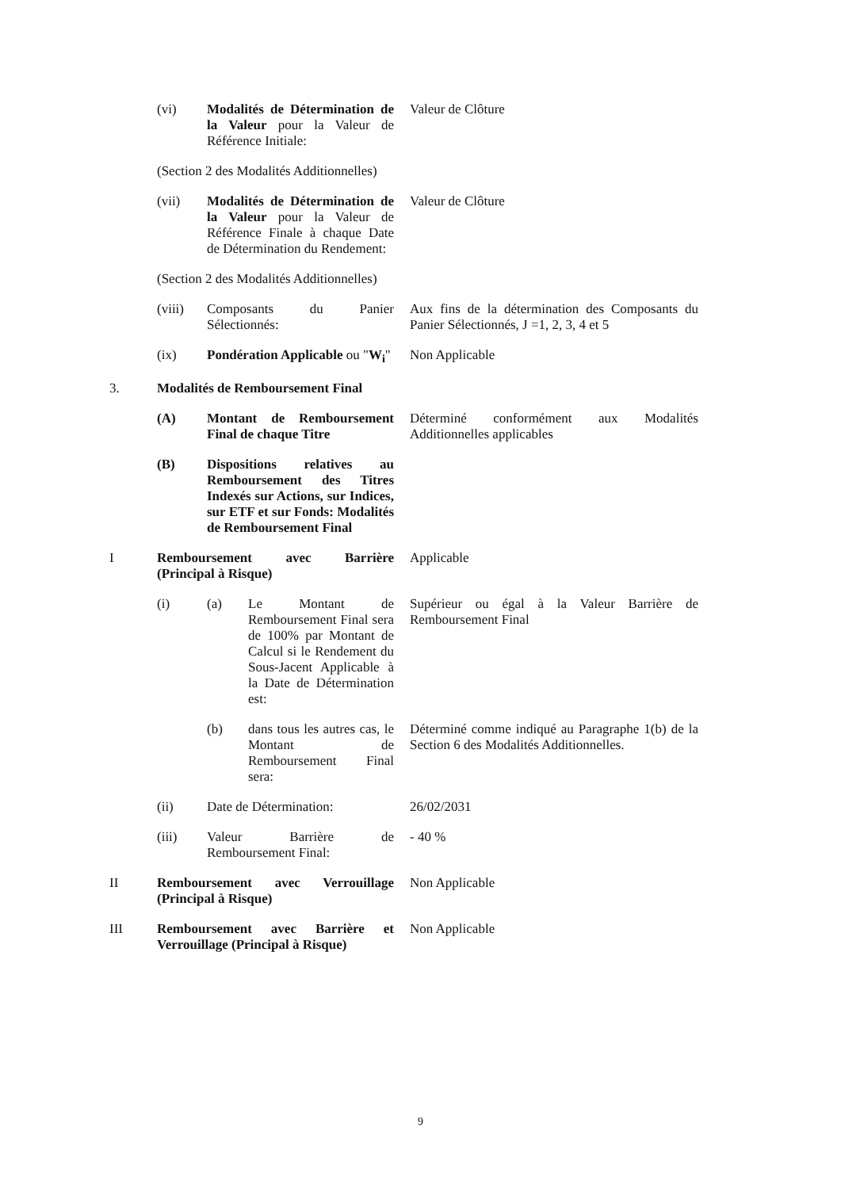(vi) Modalités de Détermination de la Valeur pour la Valeur de Référence Initiale:
Valeur de Clôture
(Section 2 des Modalités Additionnelles)
(vii) Modalités de Détermination de la Valeur pour la Valeur de Référence Finale à chaque Date de Détermination du Rendement:
Valeur de Clôture
(Section 2 des Modalités Additionnelles)
(viii) Composants du Panier Sélectionnés:
Aux fins de la détermination des Composants du Panier Sélectionnés, J =1, 2, 3, 4 et 5
(ix) Pondération Applicable ou "W<sub>i</sub>"
Non Applicable
3. Modalités de Remboursement Final
(A) Montant de Remboursement Final de chaque Titre
Déterminé conformément aux Modalités Additionnelles applicables
(B) Dispositions relatives au Remboursement des Titres Indexés sur Actions, sur Indices, sur ETF et sur Fonds: Modalités de Remboursement Final
I Remboursement avec Barrière (Principal à Risque)
Applicable
(i) (a) Le Montant de Remboursement Final sera de 100% par Montant de Calcul si le Rendement du Sous-Jacent Applicable à la Date de Détermination est:
Supérieur ou égal à la Valeur Barrière de Remboursement Final
(b) dans tous les autres cas, le Montant de Remboursement Final sera:
Déterminé comme indiqué au Paragraphe 1(b) de la Section 6 des Modalités Additionnelles.
(ii) Date de Détermination: 26/02/2031
(iii) Valeur Barrière de Remboursement Final:
- 40 %
II Remboursement avec Verrouillage (Principal à Risque)
Non Applicable
III Remboursement avec Barrière et Verrouillage (Principal à Risque)
Non Applicable
9